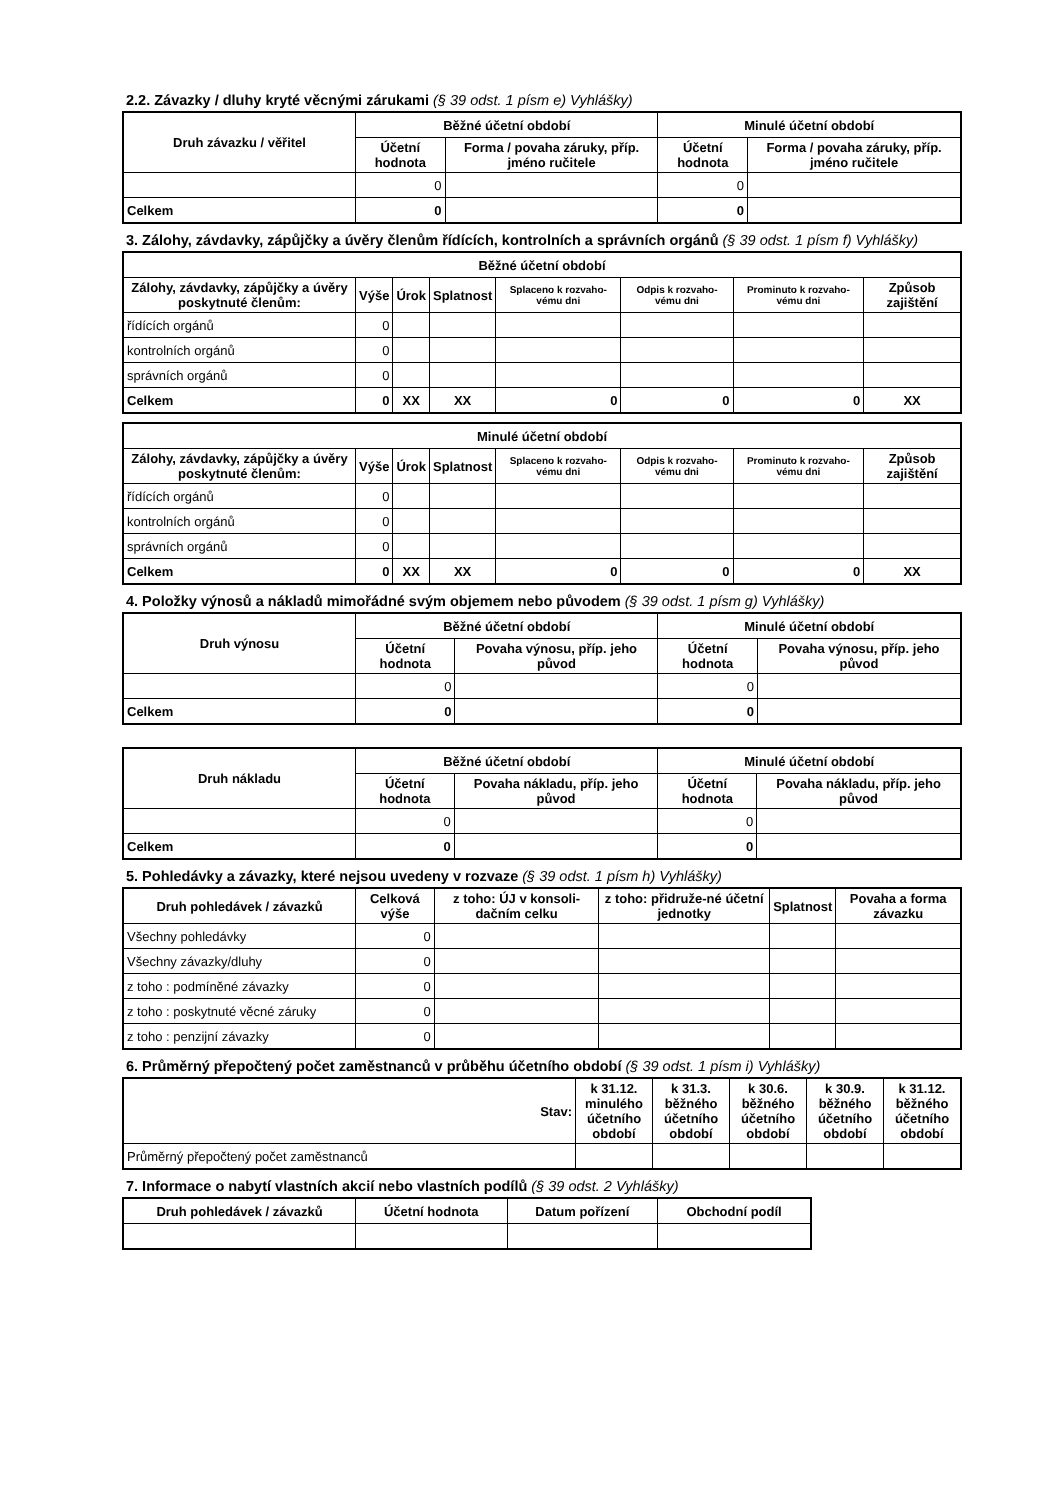2.2. Závazky / dluhy kryté věcnými zárukami (§ 39 odst. 1 písm e) Vyhlášky)
| Druh závazku / věřitel | Běžné účetní období | | Minulé účetní období | |
| --- | --- | --- | --- | --- |
| | Účetní hodnota | Forma / povaha záruky, příp. jméno ručitele | Účetní hodnota | Forma / povaha záruky, příp. jméno ručitele |
| | 0 | | 0 | |
| Celkem | 0 | | 0 | |
3. Zálohy, závdavky, zápůjčky a úvěry členům řídících, kontrolních a správních orgánů (§ 39 odst. 1 písm f) Vyhlášky)
| Běžné účetní období | | | | | | | |
| --- | --- | --- | --- | --- | --- | --- | --- |
| Zálohy, závdavky, zápůjčky a úvěry poskytnuté členům: | Výše | Úrok | Splatnost | Splaceno k rozvaho-vému dni | Odpis k rozvaho-vému dni | Prominuto k rozvaho-vému dni | Způsob zajištění |
| řídících orgánů | 0 | | | | | | |
| kontrolních orgánů | 0 | | | | | | |
| správních orgánů | 0 | | | | | | |
| Celkem | 0 | XX | XX | 0 | 0 | 0 | XX |
| Minulé účetní období | | | | | | | |
| --- | --- | --- | --- | --- | --- | --- | --- |
| Zálohy, závdavky, zápůjčky a úvěry poskytnuté členům: | Výše | Úrok | Splatnost | Splaceno k rozvaho-vému dni | Odpis k rozvaho-vému dni | Prominuto k rozvaho-vému dni | Způsob zajištění |
| řídících orgánů | 0 | | | | | | |
| kontrolních orgánů | 0 | | | | | | |
| správních orgánů | 0 | | | | | | |
| Celkem | 0 | XX | XX | 0 | 0 | 0 | XX |
4. Položky výnosů a nákladů mimořádné svým objemem nebo původem (§ 39 odst. 1 písm g) Vyhlášky)
| Druh výnosu | Běžné účetní období | | Minulé účetní období | |
| --- | --- | --- | --- | --- |
| | Účetní hodnota | Povaha výnosu, příp. jeho původ | Účetní hodnota | Povaha výnosu, příp. jeho původ |
| | 0 | | 0 | |
| Celkem | 0 | | 0 | |
| Druh nákladu | Běžné účetní období | | Minulé účetní období | |
| --- | --- | --- | --- | --- |
| | Účetní hodnota | Povaha nákladu, příp. jeho původ | Účetní hodnota | Povaha nákladu, příp. jeho původ |
| | 0 | | 0 | |
| Celkem | 0 | | 0 | |
5. Pohledávky a závazky, které nejsou uvedeny v rozvaze (§ 39 odst. 1 písm h) Vyhlášky)
| Druh pohledávek / závazků | Celková výše | z toho: ÚJ v konsoli-dačním celku | z toho: přidruže-né účetní jednotky | Splatnost | Povaha a forma závazku |
| --- | --- | --- | --- | --- | --- |
| Všechny pohledávky | 0 | | | | |
| Všechny závazky/dluhy | 0 | | | | |
| z toho : podmíněné závazky | 0 | | | | |
| z toho : poskytnuté věcné záruky | 0 | | | | |
| z toho : penzijní závazky | 0 | | | | |
6. Průměrný přepočtený počet zaměstnanců v průběhu účetního období (§ 39 odst. 1 písm i) Vyhlášky)
| Stav: | k 31.12. minulého účetního období | k 31.3. běžného účetního období | k 30.6. běžného účetního období | k 30.9. běžného účetního období | k 31.12. běžného účetního období |
| --- | --- | --- | --- | --- | --- |
| Průměrný přepočtený počet zaměstnanců | | | | | |
7. Informace o nabytí vlastních akcií nebo vlastních podílů (§ 39 odst. 2 Vyhlášky)
| Druh pohledávek / závazků | Účetní hodnota | Datum pořízení | Obchodní podíl |
| --- | --- | --- | --- |